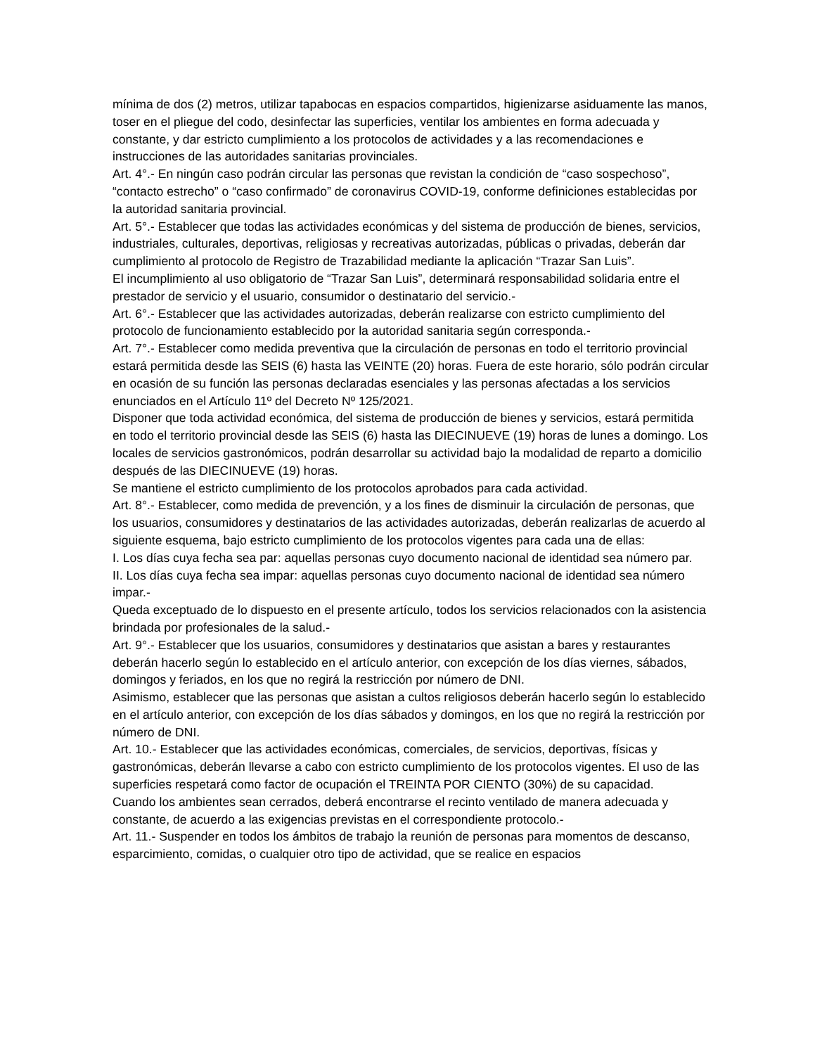mínima de dos (2) metros, utilizar tapabocas en espacios compartidos, higienizarse asiduamente las manos, toser en el pliegue del codo, desinfectar las superficies, ventilar los ambientes en forma adecuada y constante, y dar estricto cumplimiento a los protocolos de actividades y a las recomendaciones e instrucciones de las autoridades sanitarias provinciales.
Art. 4°.- En ningún caso podrán circular las personas que revistan la condición de “caso sospechoso”, “contacto estrecho” o “caso confirmado” de coronavirus COVID-19, conforme definiciones establecidas por la autoridad sanitaria provincial.
Art. 5°.- Establecer que todas las actividades económicas y del sistema de producción de bienes, servicios, industriales, culturales, deportivas, religiosas y recreativas autorizadas, públicas o privadas, deberán dar cumplimiento al protocolo de Registro de Trazabilidad mediante la aplicación “Trazar San Luis”.
El incumplimiento al uso obligatorio de “Trazar San Luis”, determinará responsabilidad solidaria entre el prestador de servicio y el usuario, consumidor o destinatario del servicio.-
Art. 6°.- Establecer que las actividades autorizadas, deberán realizarse con estricto cumplimiento del protocolo de funcionamiento establecido por la autoridad sanitaria según corresponda.-
Art. 7°.- Establecer como medida preventiva que la circulación de personas en todo el territorio provincial estará permitida desde las SEIS (6) hasta las VEINTE (20) horas. Fuera de este horario, sólo podrán circular en ocasión de su función las personas declaradas esenciales y las personas afectadas a los servicios enunciados en el Artículo 11º del Decreto Nº 125/2021.
Disponer que toda actividad económica, del sistema de producción de bienes y servicios, estará permitida en todo el territorio provincial desde las SEIS (6) hasta las DIECINUEVE (19) horas de lunes a domingo. Los locales de servicios gastronómicos, podrán desarrollar su actividad bajo la modalidad de reparto a domicilio después de las DIECINUEVE (19) horas.
Se mantiene el estricto cumplimiento de los protocolos aprobados para cada actividad.
Art. 8°.- Establecer, como medida de prevención, y a los fines de disminuir la circulación de personas, que los usuarios, consumidores y destinatarios de las actividades autorizadas, deberán realizarlas de acuerdo al siguiente esquema, bajo estricto cumplimiento de los protocolos vigentes para cada una de ellas:
I. Los días cuya fecha sea par: aquellas personas cuyo documento nacional de identidad sea número par.
II. Los días cuya fecha sea impar: aquellas personas cuyo documento nacional de identidad sea número impar.-
Queda exceptuado de lo dispuesto en el presente artículo, todos los servicios relacionados con la asistencia brindada por profesionales de la salud.-
Art. 9°.- Establecer que los usuarios, consumidores y destinatarios que asistan a bares y restaurantes deberán hacerlo según lo establecido en el artículo anterior, con excepción de los días viernes, sábados, domingos y feriados, en los que no regirá la restricción por número de DNI.
Asimismo, establecer que las personas que asistan a cultos religiosos deberán hacerlo según lo establecido en el artículo anterior, con excepción de los días sábados y domingos, en los que no regirá la restricción por número de DNI.
Art. 10.- Establecer que las actividades económicas, comerciales, de servicios, deportivas, físicas y gastronómicas, deberán llevarse a cabo con estricto cumplimiento de los protocolos vigentes. El uso de las superficies respetará como factor de ocupación el TREINTA POR CIENTO (30%) de su capacidad.
Cuando los ambientes sean cerrados, deberá encontrarse el recinto ventilado de manera adecuada y constante, de acuerdo a las exigencias previstas en el correspondiente protocolo.-
Art. 11.- Suspender en todos los ámbitos de trabajo la reunión de personas para momentos de descanso, esparcimiento, comidas, o cualquier otro tipo de actividad, que se realice en espacios